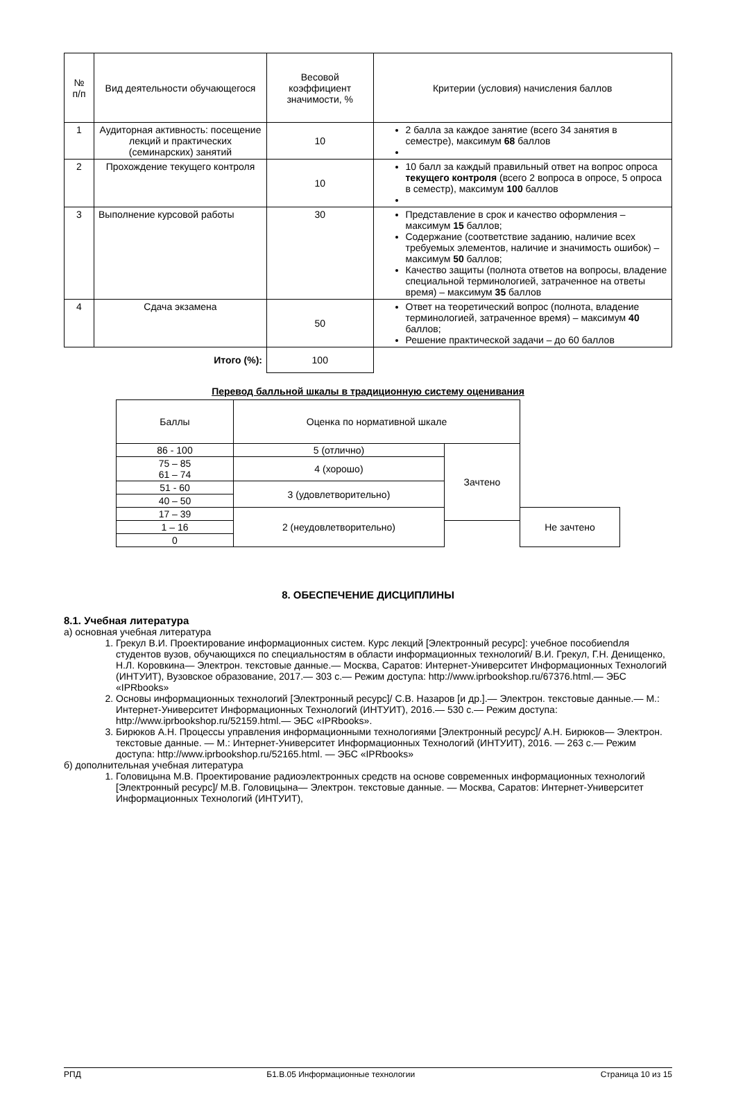| № п/п | Вид деятельности обучающегося | Весовой коэффициент значимости, % | Критерии (условия) начисления баллов |
| --- | --- | --- | --- |
| 1 | Аудиторная активность: посещение лекций и практических (семинарских) занятий | 10 | 2 балла за каждое занятие (всего 34 занятия в семестре), максимум 68 баллов |
| 2 | Прохождение текущего контроля | 10 | 10 балл за каждый правильный ответ на вопрос опроса текущего контроля (всего 2 вопроса в опросе, 5 опроса в семестр), максимум 100 баллов |
| 3 | Выполнение курсовой работы | 30 | Представление в срок и качество оформления – максимум 15 баллов; Содержание (соответствие заданию, наличие всех требуемых элементов, наличие и значимость ошибок) – максимум 50 баллов; Качество защиты (полнота ответов на вопросы, владение специальной терминологией, затраченное на ответы время) – максимум 35 баллов |
| 4 | Сдача экзамена | 50 | Ответ на теоретический вопрос (полнота, владение терминологией, затраченное время) – максимум 40 баллов; Решение практической задачи – до 60 баллов |
| Итого (%): | | 100 | |
Перевод балльной шкалы в традиционную систему оценивания
| Баллы | Оценка по нормативной шкале | | |
| --- | --- | --- | --- |
| 86 - 100 | 5 (отлично) | Зачтено | |
| 75 – 85 61 – 74 | 4 (хорошо) | | |
| 51 - 60 | 3 (удовлетворительно) | | |
| 40 – 50 | | | |
| 17 – 39 | 2 (неудовлетворительно) | | Не зачтено |
| 1 – 16 | | | |
| 0 | | | |
8. ОБЕСПЕЧЕНИЕ ДИСЦИПЛИНЫ
8.1. Учебная литература
а) основная учебная литература
1. Грекул В.И. Проектирование информационных систем. Курс лекций [Электронный ресурс]: учебное пособиendля студентов вузов, обучающихся по специальностям в области информационных технологий/ В.И. Грекул, Г.Н. Денищенко, Н.Л. Коровкина— Электрон. текстовые данные.— Москва, Саратов: Интернет-Университет Информационных Технологий (ИНТУИТ), Вузовское образование, 2017.— 303 c.— Режим доступа: http://www.iprbookshop.ru/67376.html.— ЭБС «IPRbooks»
2. Основы информационных технологий [Электронный ресурс]/ С.В. Назаров [и др.].— Электрон. текстовые данные.— М.: Интернет-Университет Информационных Технологий (ИНТУИТ), 2016.— 530 c.— Режим доступа: http://www.iprbookshop.ru/52159.html.— ЭБС «IPRbooks».
3. Бирюков А.Н. Процессы управления информационными технологиями [Электронный ресурс]/ А.Н. Бирюков— Электрон. текстовые данные. — М.: Интернет-Университет Информационных Технологий (ИНТУИТ), 2016. — 263 c.— Режим доступа: http://www.iprbookshop.ru/52165.html. — ЭБС «IPRbooks»
б) дополнительная учебная литература
1. Головицына М.В. Проектирование радиоэлектронных средств на основе современных информационных технологий [Электронный ресурс]/ М.В. Головицына— Электрон. текстовые данные. — Москва, Саратов: Интернет-Университет Информационных Технологий (ИНТУИТ),
РПД Б1.В.05 Информационные технологии Страница 10 из 15